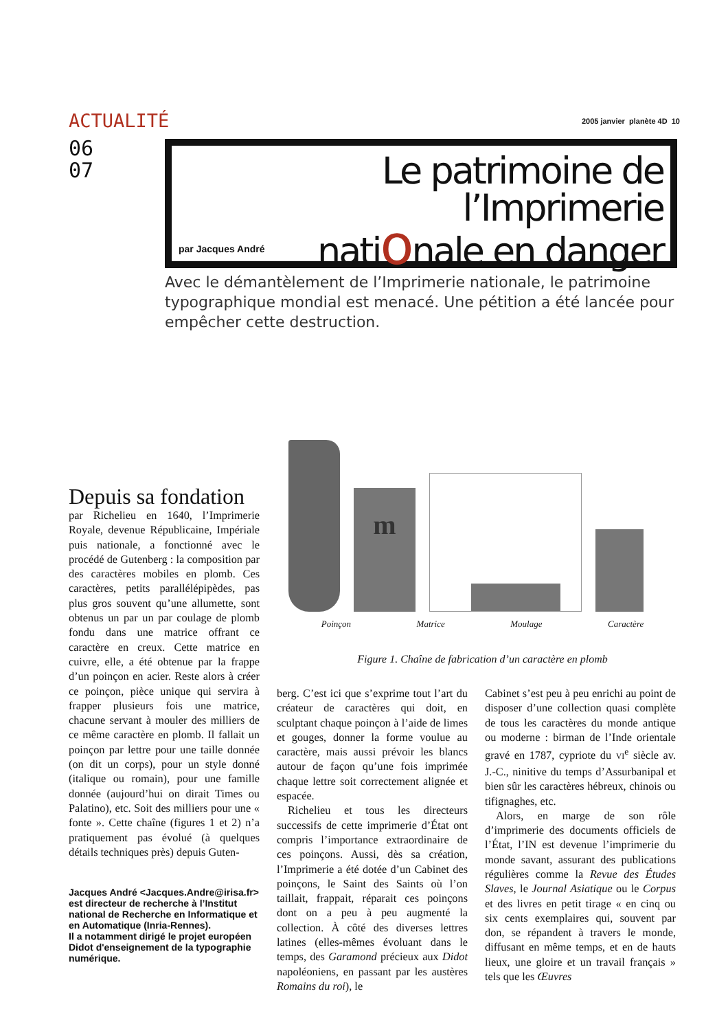ACTUALITÉ 2005 janvier planète 4D 10
06
07
Le patrimoine de l’Imprimerie
nationale en danger
par Jacques André
Avec le démantèlement de l’Imprimerie nationale, le patrimoine typographique mondial est menacé. Une pétition a été lancée pour empêcher cette destruction.
Depuis sa fondation
par Richelieu en 1640, l’Imprimerie Royale, devenue Républicaine, Impériale puis nationale, a fonctionné avec le procédé de Gutenberg : la composition par des caractères mobiles en plomb. Ces caractères, petits parallélépipèdes, pas plus gros souvent qu’une allumette, sont obtenus un par un par coulage de plomb fondu dans une matrice offrant ce caractère en creux. Cette matrice en cuivre, elle, a été obtenue par la frappe d’un poinçon en acier. Reste alors à créer ce poinçon, pièce unique qui servira à frapper plusieurs fois une matrice, chacune servant à mouler des milliers de ce même caractère en plomb. Il fallait un poinçon par lettre pour une taille donnée (on dit un corps), pour un style donné (italique ou romain), pour une famille donnée (aujourd’hui on dirait Times ou Palatino), etc. Soit des milliers pour une « fonte ». Cette chaîne (figures 1 et 2) n’a pratiquement pas évolué (à quelques détails techniques près) depuis Guten-
Jacques André <Jacques.Andre@irisa.fr> est directeur de recherche à l’Institut national de Recherche en Informatique et en Automatique (Inria-Rennes).
Il a notamment dirigé le projet européen Didot d'enseignement de la typographie numérique.
m
Poinçon Matrice Moulage Caractère
Figure 1. Chaîne de fabrication d’un caractère en plomb
berg. C’est ici que s’exprime tout l’art du créateur de caractères qui doit, en sculptant chaque poinçon à l’aide de limes et gouges, donner la forme voulue au caractère, mais aussi prévoir les blancs autour de façon qu’une fois imprimée chaque lettre soit correctement alignée et espacée.
Richelieu et tous les directeurs successifs de cette imprimerie d’État ont compris l’importance extraordinaire de ces poinçons. Aussi, dès sa création, l’Imprimerie a été dotée d’un Cabinet des poinçons, le Saint des Saints où l’on taillait, frappait, réparait ces poinçons dont on a peu à peu augmenté la collection. À côté des diverses lettres latines (elles-mêmes évoluant dans le temps, des Garamond précieux aux Didot napoléoniens, en passant par les austères Romains du roi), le
Cabinet s’est peu à peu enrichi au point de disposer d’une collection quasi complète de tous les caractères du monde antique ou moderne : birman de l’Inde orientale gravé en 1787, cypriote du VI<sup>e</sup> siècle av. J.-C., ninitive du temps d’Assurbanipal et bien sûr les caractères hébreux, chinois ou tifignaghes, etc.
Alors, en marge de son rôle d’imprimerie des documents officiels de l’État, l’IN est devenue l’imprimerie du monde savant, assurant des publications régulières comme la Revue des Études Slaves, le Journal Asiatique ou le Corpus et des livres en petit tirage « en cinq ou six cents exemplaires qui, souvent par don, se répandent à travers le monde, diffusant en même temps, et en de hauts lieux, une gloire et un travail français » tels que les Œuvres